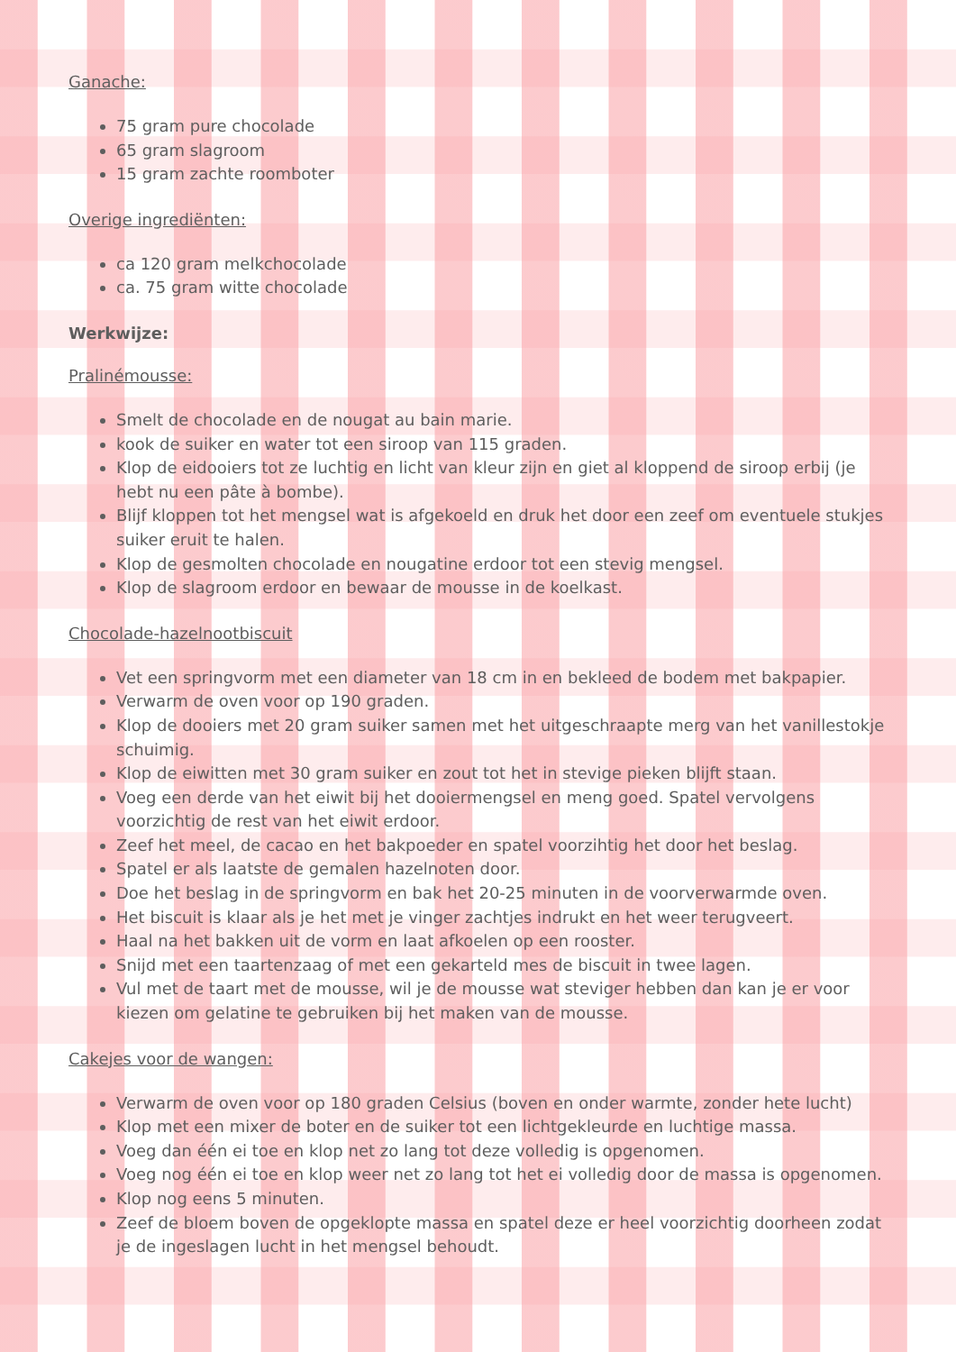Ganache:
75 gram pure chocolade
65 gram slagroom
15 gram zachte roomboter
Overige ingrediënten:
ca 120 gram melkchocolade
ca. 75 gram witte chocolade
Werkwijze:
Pralinémousse:
Smelt de chocolade en de nougat au bain marie.
kook de suiker en water tot een siroop van 115 graden.
Klop de eidooiers tot ze luchtig en licht van kleur zijn en giet al kloppend de siroop erbij (je hebt nu een pâte à bombe).
Blijf kloppen tot het mengsel wat is afgekoeld en druk het door een zeef om eventuele stukjes suiker eruit te halen.
Klop de gesmolten chocolade en nougatine erdoor tot een stevig mengsel.
Klop de slagroom erdoor en bewaar de mousse in de koelkast.
Chocolade-hazelnootbiscuit
Vet een springvorm met een diameter van 18 cm in en bekleed de bodem met bakpapier.
Verwarm de oven voor op 190 graden.
Klop de dooiers met 20 gram suiker samen met het uitgeschraapte merg van het vanillestokje schuimig.
Klop de eiwitten met 30 gram suiker en zout tot het in stevige pieken blijft staan.
Voeg een derde van het eiwit bij het dooiermengsel en meng goed. Spatel vervolgens voorzichtig de rest van het eiwit erdoor.
Zeef het meel, de cacao en het bakpoeder en spatel voorzihtig het door het beslag.
Spatel er als laatste de gemalen hazelnoten door.
Doe het beslag in de springvorm en bak het 20-25 minuten in de voorverwarmde oven.
Het biscuit is klaar als je het met je vinger zachtjes indrukt en het weer terugveert.
Haal na het bakken uit de vorm en laat afkoelen op een rooster.
Snijd met een taartenzaag of met een gekarteld mes de biscuit in twee lagen.
Vul met de taart met de mousse, wil je de mousse wat steviger hebben dan kan je er voor kiezen om gelatine te gebruiken bij het maken van de mousse.
Cakejes voor de wangen:
Verwarm de oven voor op 180 graden Celsius (boven en onder warmte, zonder hete lucht)
Klop met een mixer de boter en de suiker tot een lichtgekleurde en luchtige massa.
Voeg dan één ei toe en klop net zo lang tot deze volledig is opgenomen.
Voeg nog één ei toe en klop weer net zo lang tot het ei volledig door de massa is opgenomen.
Klop nog eens 5 minuten.
Zeef de bloem boven de opgeklopte massa en spatel deze er heel voorzichtig doorheen zodat je de ingeslagen lucht in het mengsel behoudt.